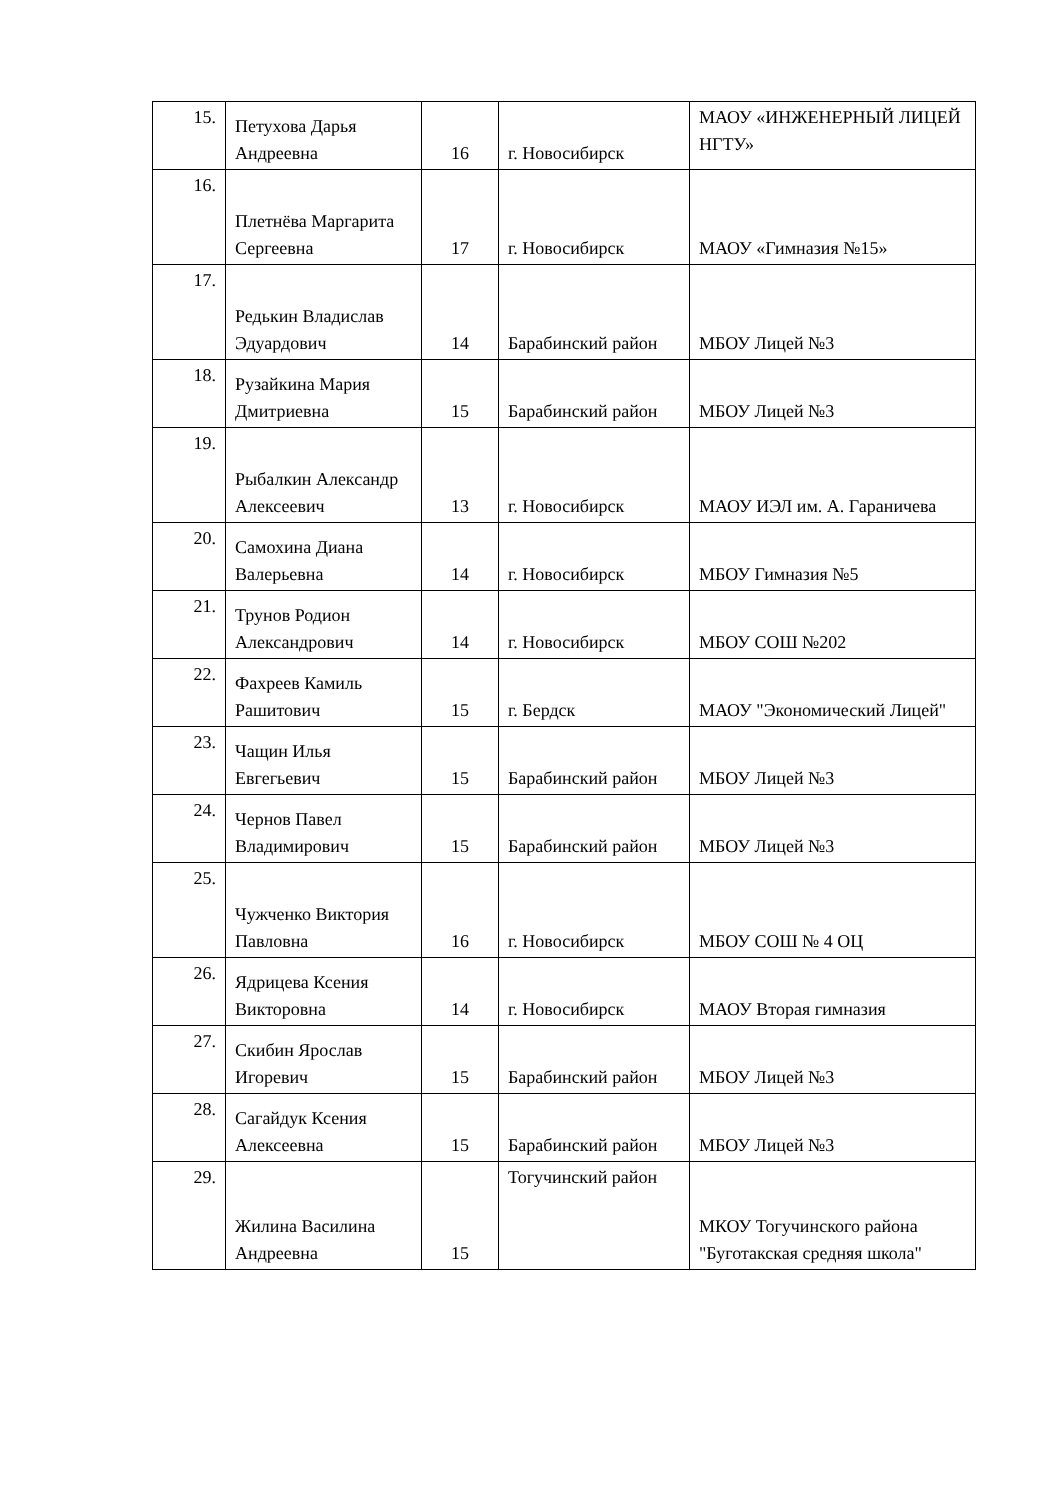| 15. | Петухова Дарья Андреевна | 16 | г. Новосибирск | МАОУ «ИНЖЕНЕРНЫЙ ЛИЦЕЙ НГТУ» |
| 16. | Плетнёва Маргарита Сергеевна | 17 | г. Новосибирск | МАОУ «Гимназия №15» |
| 17. | Редькин Владислав Эдуардович | 14 | Барабинский район | МБОУ Лицей №3 |
| 18. | Рузайкина Мария Дмитриевна | 15 | Барабинский район | МБОУ Лицей №3 |
| 19. | Рыбалкин Александр Алексеевич | 13 | г. Новосибирск | МАОУ ИЭЛ им. А. Гараничева |
| 20. | Самохина Диана Валерьевна | 14 | г. Новосибирск | МБОУ Гимназия №5 |
| 21. | Трунов Родион Александрович | 14 | г. Новосибирск | МБОУ СОШ №202 |
| 22. | Фахреев Камиль Рашитович | 15 | г. Бердск | МАОУ "Экономический Лицей" |
| 23. | Чащин Илья Евгегьевич | 15 | Барабинский район | МБОУ Лицей №3 |
| 24. | Чернов Павел Владимирович | 15 | Барабинский район | МБОУ Лицей №3 |
| 25. | Чужченко Виктория Павловна | 16 | г. Новосибирск | МБОУ СОШ № 4 ОЦ |
| 26. | Ядрицева Ксения Викторовна | 14 | г. Новосибирск | МАОУ Вторая гимназия |
| 27. | Скибин Ярослав Игоревич | 15 | Барабинский район | МБОУ Лицей №3 |
| 28. | Сагайдук Ксения Алексеевна | 15 | Барабинский район | МБОУ Лицей №3 |
| 29. | Жилина Василина Андреевна | 15 | Тогучинский район | МКОУ Тогучинского района "Буготакская средняя школа" |